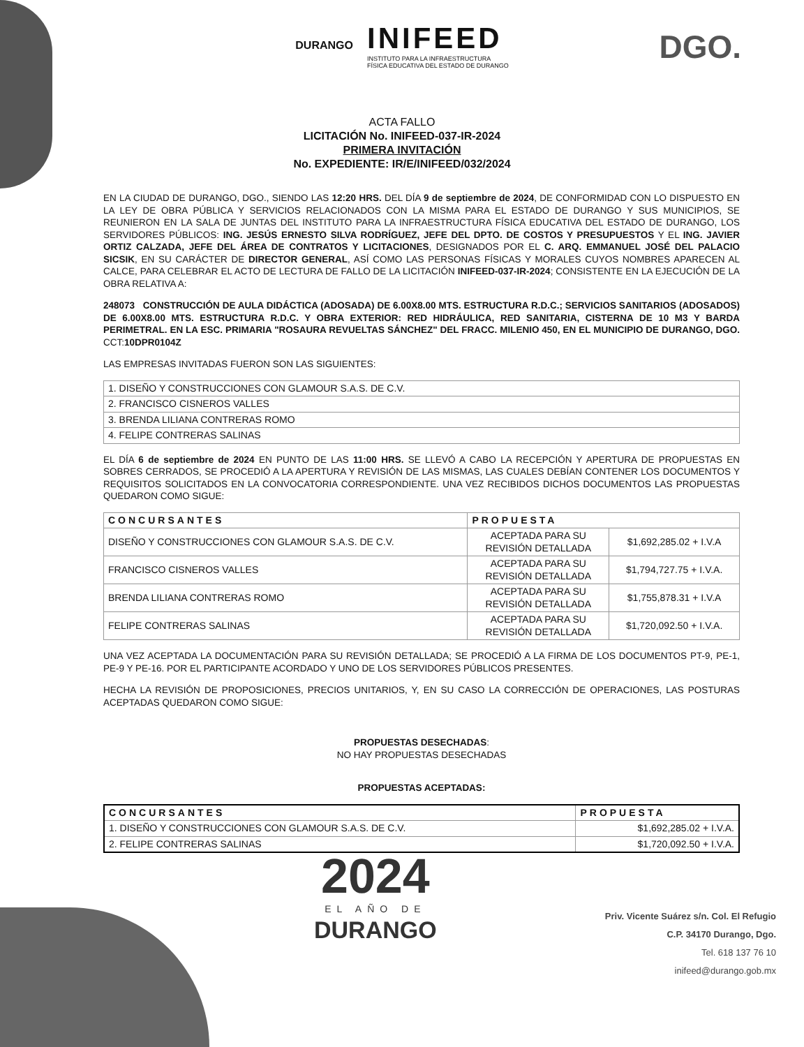DURANGO
INIFEED
INSTITUTO PARA LA INFRAESTRUCTURA
FÍSICA EDUCATIVA DEL ESTADO DE DURANGO
DGO.
ACTA FALLO
LICITACIÓN No. INIFEED-037-IR-2024
PRIMERA INVITACIÓN
No. EXPEDIENTE: IR/E/INIFEED/032/2024
EN LA CIUDAD DE DURANGO, DGO., SIENDO LAS 12:20 HRS. DEL DÍA 9 de septiembre de 2024, DE CONFORMIDAD CON LO DISPUESTO EN LA LEY DE OBRA PÚBLICA Y SERVICIOS RELACIONADOS CON LA MISMA PARA EL ESTADO DE DURANGO Y SUS MUNICIPIOS, SE REUNIERON EN LA SALA DE JUNTAS DEL INSTITUTO PARA LA INFRAESTRUCTURA FÍSICA EDUCATIVA DEL ESTADO DE DURANGO, LOS SERVIDORES PÚBLICOS: ING. JESÚS ERNESTO SILVA RODRÍGUEZ, JEFE DEL DPTO. DE COSTOS Y PRESUPUESTOS Y EL ING. JAVIER ORTIZ CALZADA, JEFE DEL ÁREA DE CONTRATOS Y LICITACIONES, DESIGNADOS POR EL C. ARQ. EMMANUEL JOSÉ DEL PALACIO SICSIK, EN SU CARÁCTER DE DIRECTOR GENERAL, ASÍ COMO LAS PERSONAS FÍSICAS Y MORALES CUYOS NOMBRES APARECEN AL CALCE, PARA CELEBRAR EL ACTO DE LECTURA DE FALLO DE LA LICITACIÓN INIFEED-037-IR-2024; CONSISTENTE EN LA EJECUCIÓN DE LA OBRA RELATIVA A:
248073 CONSTRUCCIÓN DE AULA DIDÁCTICA (ADOSADA) DE 6.00X8.00 MTS. ESTRUCTURA R.D.C.; SERVICIOS SANITARIOS (ADOSADOS) DE 6.00X8.00 MTS. ESTRUCTURA R.D.C. Y OBRA EXTERIOR: RED HIDRÁULICA, RED SANITARIA, CISTERNA DE 10 M3 Y BARDA PERIMETRAL. EN LA ESC. PRIMARIA "ROSAURA REVUELTAS SÁNCHEZ" DEL FRACC. MILENIO 450, EN EL MUNICIPIO DE DURANGO, DGO. CCT:10DPR0104Z
LAS EMPRESAS INVITADAS FUERON SON LAS SIGUIENTES:
| 1. DISEÑO Y CONSTRUCCIONES CON GLAMOUR S.A.S. DE C.V. |
| 2. FRANCISCO CISNEROS VALLES |
| 3. BRENDA LILIANA CONTRERAS ROMO |
| 4. FELIPE CONTRERAS SALINAS |
EL DÍA 6 de septiembre de 2024 EN PUNTO DE LAS 11:00 HRS. SE LLEVÓ A CABO LA RECEPCIÓN Y APERTURA DE PROPUESTAS EN SOBRES CERRADOS, SE PROCEDIÓ A LA APERTURA Y REVISIÓN DE LAS MISMAS, LAS CUALES DEBÍAN CONTENER LOS DOCUMENTOS Y REQUISITOS SOLICITADOS EN LA CONVOCATORIA CORRESPONDIENTE. UNA VEZ RECIBIDOS DICHOS DOCUMENTOS LAS PROPUESTAS QUEDARON COMO SIGUE:
| CONCURSANTES | PROPUESTA | |
| --- | --- | --- |
| DISEÑO Y CONSTRUCCIONES CON GLAMOUR S.A.S. DE C.V. | ACEPTADA PARA SU REVISIÓN DETALLADA | $1,692,285.02 + I.V.A |
| FRANCISCO CISNEROS VALLES | ACEPTADA PARA SU REVISIÓN DETALLADA | $1,794,727.75 + I.V.A. |
| BRENDA LILIANA CONTRERAS ROMO | ACEPTADA PARA SU REVISIÓN DETALLADA | $1,755,878.31 + I.V.A |
| FELIPE CONTRERAS SALINAS | ACEPTADA PARA SU REVISIÓN DETALLADA | $1,720,092.50 + I.V.A. |
UNA VEZ ACEPTADA LA DOCUMENTACIÓN PARA SU REVISIÓN DETALLADA; SE PROCEDIÓ A LA FIRMA DE LOS DOCUMENTOS PT-9, PE-1, PE-9 Y PE-16. POR EL PARTICIPANTE ACORDADO Y UNO DE LOS SERVIDORES PÚBLICOS PRESENTES.
HECHA LA REVISIÓN DE PROPOSICIONES, PRECIOS UNITARIOS, Y, EN SU CASO LA CORRECCIÓN DE OPERACIONES, LAS POSTURAS ACEPTADAS QUEDARON COMO SIGUE:
PROPUESTAS DESECHADAS:
NO HAY PROPUESTAS DESECHADAS
PROPUESTAS ACEPTADAS:
| CONCURSANTES | PROPUESTA |
| --- | --- |
| 1. DISEÑO Y CONSTRUCCIONES CON GLAMOUR S.A.S. DE C.V. | $1,692,285.02 + I.V.A. |
| 2. FELIPE CONTRERAS SALINAS | $1,720,092.50 + I.V.A. |
2024
EL AÑO DE
DURANGO
Priv. Vicente Suárez s/n. Col. El Refugio
C.P. 34170 Durango, Dgo.
Tel. 618 137 76 10
inifeed@durango.gob.mx